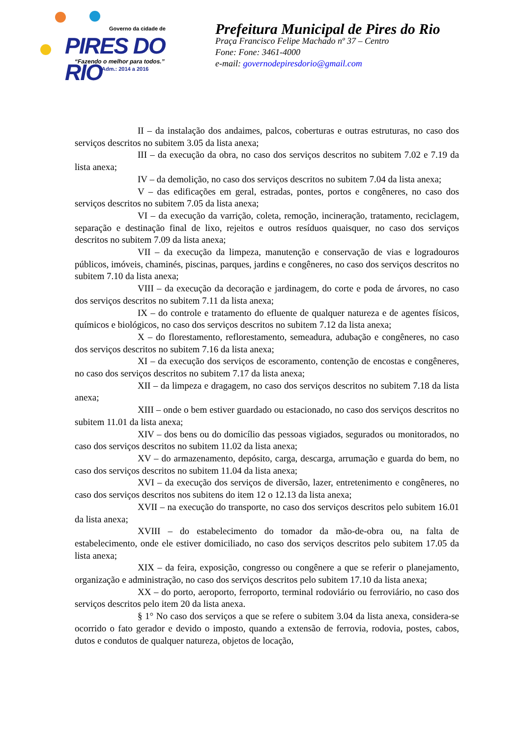Governo da cidade de
PIRES DO RIO
“Fazendo o melhor para todos.”
Adm.: 2014 a 2016
Prefeitura Municipal de Pires do Rio
Praça Francisco Felipe Machado nº 37 – Centro
Fone: Fone: 3461-4000
e-mail: governodepiresdorio@gmail.com
II – da instalação dos andaimes, palcos, coberturas e outras estruturas, no caso dos serviços descritos no subitem 3.05 da lista anexa;
III – da execução da obra, no caso dos serviços descritos no subitem 7.02 e 7.19 da lista anexa;
IV – da demolição, no caso dos serviços descritos no subitem 7.04 da lista anexa;
V – das edificações em geral, estradas, pontes, portos e congêneres, no caso dos serviços descritos no subitem 7.05 da lista anexa;
VI – da execução da varrição, coleta, remoção, incineração, tratamento, reciclagem, separação e destinação final de lixo, rejeitos e outros resíduos quaisquer, no caso dos serviços descritos no subitem 7.09 da lista anexa;
VII – da execução da limpeza, manutenção e conservação de vias e logradouros públicos, imóveis, chaminés, piscinas, parques, jardins e congêneres, no caso dos serviços descritos no subitem 7.10 da lista anexa;
VIII – da execução da decoração e jardinagem, do corte e poda de árvores, no caso dos serviços descritos no subitem 7.11 da lista anexa;
IX – do controle e tratamento do efluente de qualquer natureza e de agentes físicos, químicos e biológicos, no caso dos serviços descritos no subitem 7.12 da lista anexa;
X – do florestamento, reflorestamento, semeadura, adubação e congêneres, no caso dos serviços descritos no subitem 7.16 da lista anexa;
XI – da execução dos serviços de escoramento, contenção de encostas e congêneres, no caso dos serviços descritos no subitem 7.17 da lista anexa;
XII – da limpeza e dragagem, no caso dos serviços descritos no subitem 7.18 da lista anexa;
XIII – onde o bem estiver guardado ou estacionado, no caso dos serviços descritos no subitem 11.01 da lista anexa;
XIV – dos bens ou do domicílio das pessoas vigiados, segurados ou monitorados, no caso dos serviços descritos no subitem 11.02 da lista anexa;
XV – do armazenamento, depósito, carga, descarga, arrumação e guarda do bem, no caso dos serviços descritos no subitem 11.04 da lista anexa;
XVI – da execução dos serviços de diversão, lazer, entretenimento e congêneres, no caso dos serviços descritos nos subitens do item 12 o 12.13 da lista anexa;
XVII – na execução do transporte, no caso dos serviços descritos pelo subitem 16.01 da lista anexa;
XVIII – do estabelecimento do tomador da mão-de-obra ou, na falta de estabelecimento, onde ele estiver domiciliado, no caso dos serviços descritos pelo subitem 17.05 da lista anexa;
XIX – da feira, exposição, congresso ou congênere a que se referir o planejamento, organização e administração, no caso dos serviços descritos pelo subitem 17.10 da lista anexa;
XX – do porto, aeroporto, ferroporto, terminal rodoviário ou ferroviário, no caso dos serviços descritos pelo item 20 da lista anexa.
§ 1° No caso dos serviços a que se refere o subitem 3.04 da lista anexa, considera-se ocorrido o fato gerador e devido o imposto, quando a extensão de ferrovia, rodovia, postes, cabos, dutos e condutos de qualquer natureza, objetos de locação,